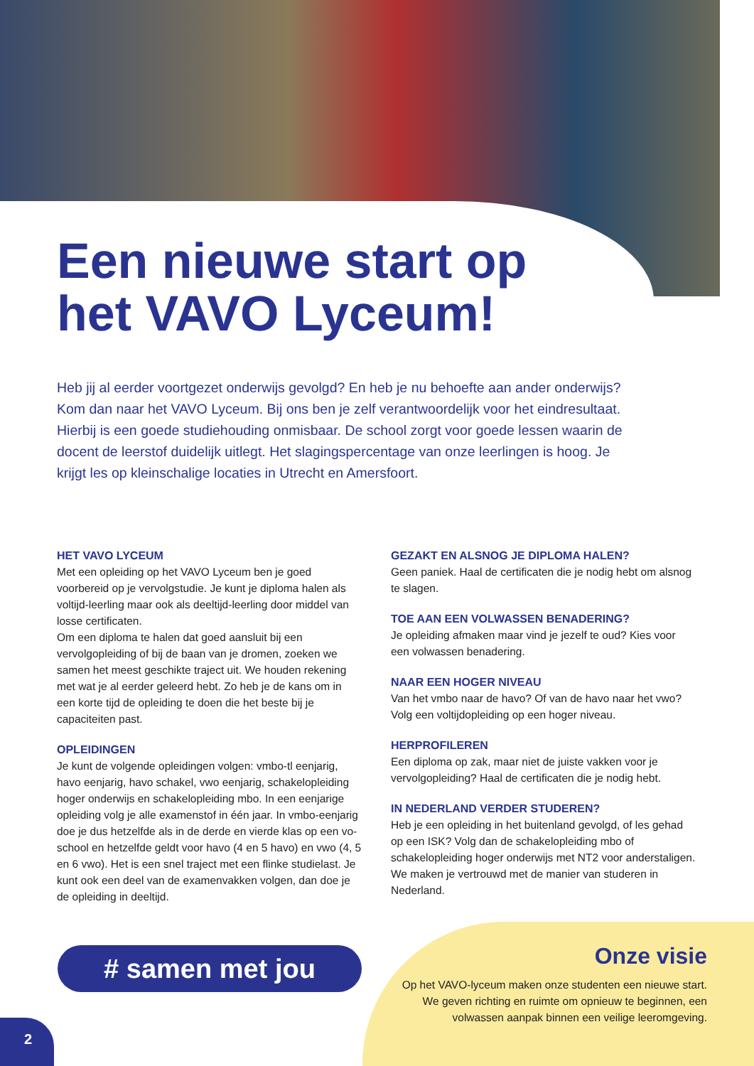Een nieuwe start op
het VAVO Lyceum!
Heb jij al eerder voortgezet onderwijs gevolgd? En heb je nu behoefte aan ander onderwijs? Kom dan naar het VAVO Lyceum. Bij ons ben je zelf verantwoordelijk voor het eindresultaat. Hierbij is een goede studiehouding onmisbaar. De school zorgt voor goede lessen waarin de docent de leerstof duidelijk uitlegt. Het slagingspercentage van onze leerlingen is hoog. Je krijgt les op kleinschalige locaties in Utrecht en Amersfoort.
HET VAVO LYCEUM
Met een opleiding op het VAVO Lyceum ben je goed voorbereid op je vervolgstudie. Je kunt je diploma halen als voltijd-leerling maar ook als deeltijd-leerling door middel van losse certificaten.
Om een diploma te halen dat goed aansluit bij een vervolgopleiding of bij de baan van je dromen, zoeken we samen het meest geschikte traject uit. We houden rekening met wat je al eerder geleerd hebt. Zo heb je de kans om in een korte tijd de opleiding te doen die het beste bij je capaciteiten past.
OPLEIDINGEN
Je kunt de volgende opleidingen volgen: vmbo-tl eenjarig, havo eenjarig, havo schakel, vwo eenjarig, schakelopleiding hoger onderwijs en schakelopleiding mbo. In een eenjarige opleiding volg je alle examenstof in één jaar. In vmbo-eenjarig doe je dus hetzelfde als in de derde en vierde klas op een vo-school en hetzelfde geldt voor havo (4 en 5 havo) en vwo (4, 5 en 6 vwo). Het is een snel traject met een flinke studielast. Je kunt ook een deel van de examenvakken volgen, dan doe je de opleiding in deeltijd.
GEZAKT EN ALSNOG JE DIPLOMA HALEN?
Geen paniek. Haal de certificaten die je nodig hebt om alsnog te slagen.
TOE AAN EEN VOLWASSEN BENADERING?
Je opleiding afmaken maar vind je jezelf te oud? Kies voor een volwassen benadering.
NAAR EEN HOGER NIVEAU
Van het vmbo naar de havo? Of van de havo naar het vwo? Volg een voltijdopleiding op een hoger niveau.
HERPROFILEREN
Een diploma op zak, maar niet de juiste vakken voor je vervolgopleiding? Haal de certificaten die je nodig hebt.
IN NEDERLAND VERDER STUDEREN?
Heb je een opleiding in het buitenland gevolgd, of les gehad op een ISK? Volg dan de schakelopleiding mbo of schakelopleiding hoger onderwijs met NT2 voor anderstaligen. We maken je vertrouwd met de manier van studeren in Nederland.
# samen met jou
Onze visie
Op het VAVO-lyceum maken onze studenten een nieuwe start. We geven richting en ruimte om opnieuw te beginnen, een volwassen aanpak binnen een veilige leeromgeving.
2